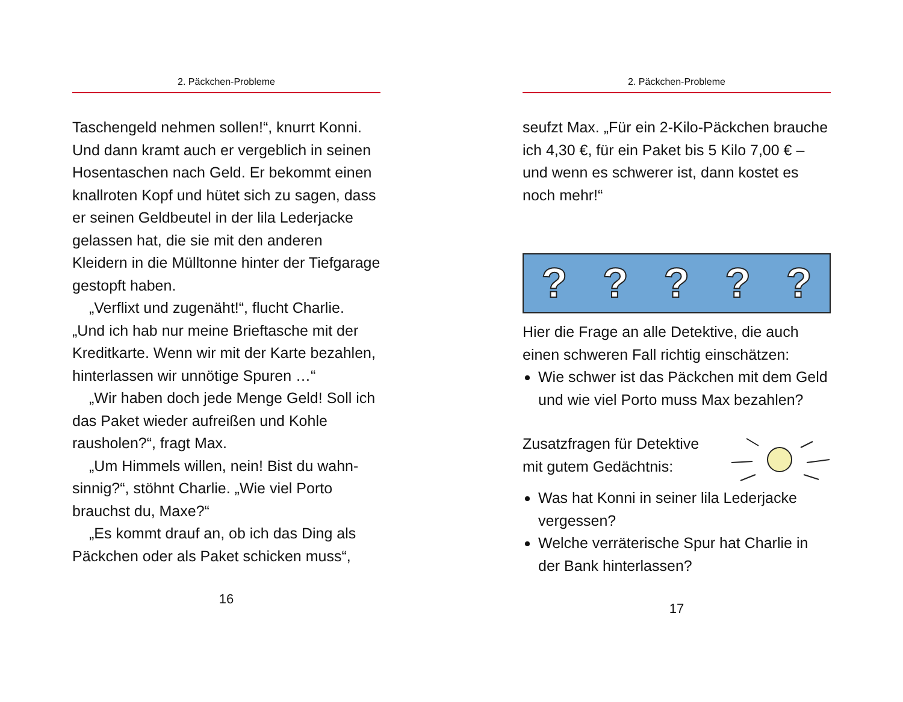2. Päckchen-Probleme
Taschengeld nehmen sollen!“, knurrt Konni. Und dann kramt auch er vergeblich in seinen Hosentaschen nach Geld. Er bekommt einen knallroten Kopf und hütet sich zu sagen, dass er seinen Geldbeutel in der lila Lederjacke gelassen hat, die sie mit den anderen Kleidern in die Mülltonne hinter der Tiefgarage gestopft haben.
„Verflixt und zugenäht!“, flucht Charlie. „Und ich hab nur meine Brieftasche mit der Kreditkarte. Wenn wir mit der Karte bezahlen, hinterlassen wir unnötige Spuren …“
„Wir haben doch jede Menge Geld! Soll ich das Paket wieder aufreißen und Kohle rausholen?“, fragt Max.
„Um Himmels willen, nein! Bist du wahn-sinnig?“, stöhnt Charlie. „Wie viel Porto brauchst du, Maxe?“
„Es kommt drauf an, ob ich das Ding als Päckchen oder als Paket schicken muss“,
16
2. Päckchen-Probleme
seufzt Max. „Für ein 2-Kilo-Päckchen brauche ich 4,30 €, für ein Paket bis 5 Kilo 7,00 € – und wenn es schwerer ist, dann kostet es noch mehr!“
?????
Hier die Frage an alle Detektive, die auch einen schweren Fall richtig einschätzen:
Wie schwer ist das Päckchen mit dem Geld und wie viel Porto muss Max bezahlen?
Zusatzfragen für Detektive
mit gutem Gedächtnis:
Was hat Konni in seiner lila Lederjacke vergessen?
Welche verräterische Spur hat Charlie in der Bank hinterlassen?
17